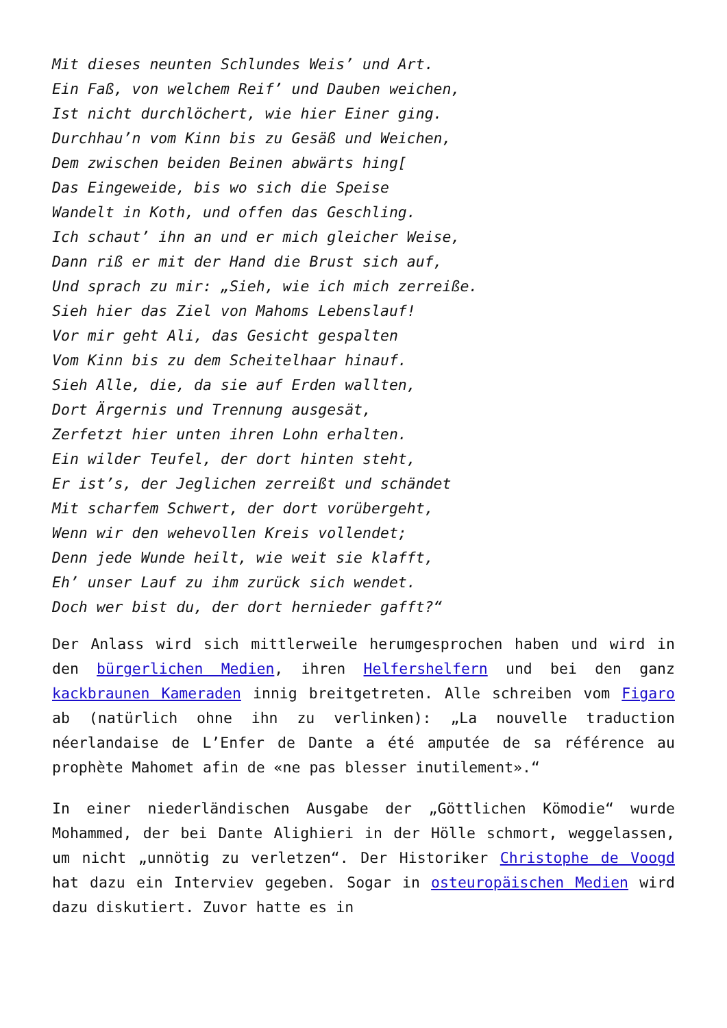Mit dieses neunten Schlundes Weis’ und Art.
Ein Faß, von welchem Reif’ und Dauben weichen,
Ist nicht durchlöchert, wie hier Einer ging.
Durchhau’n vom Kinn bis zu Gesäß und Weichen,
Dem zwischen beiden Beinen abwärts hing[
Das Eingeweide, bis wo sich die Speise
Wandelt in Koth, und offen das Geschling.
Ich schaut’ ihn an und er mich gleicher Weise,
Dann riß er mit der Hand die Brust sich auf,
Und sprach zu mir: „Sieh, wie ich mich zerreiße.
Sieh hier das Ziel von Mahoms Lebenslauf!
Vor mir geht Ali, das Gesicht gespalten
Vom Kinn bis zu dem Scheitelhaar hinauf.
Sieh Alle, die, da sie auf Erden wallten,
Dort Ärgernis und Trennung ausgesät,
Zerfetzt hier unten ihren Lohn erhalten.
Ein wilder Teufel, der dort hinten steht,
Er ist’s, der Jeglichen zerreißt und schändet
Mit scharfem Schwert, der dort vorübergeht,
Wenn wir den wehevollen Kreis vollendet;
Denn jede Wunde heilt, wie weit sie klafft,
Eh’ unser Lauf zu ihm zurück sich wendet.
Doch wer bist du, der dort hernieder gafft?“
Der Anlass wird sich mittlerweile herumgesprochen haben und wird in den bürgerlichen Medien, ihren Helfershelfern und bei den ganz kackbraunen Kameraden innig breitgetreten. Alle schreiben vom Figaro ab (natürlich ohne ihn zu verlinken): „La nouvelle traduction néerlandaise de L’Enfer de Dante a été amputée de sa référence au prophète Mahomet afin de «ne pas blesser inutilement».“
In einer niederländischen Ausgabe der „Göttlichen Kömodie“ wurde Mohammed, der bei Dante Alighieri in der Hölle schmort, weggelassen, um nicht „unnötig zu verletzen“. Der Historiker Christophe de Voogd hat dazu ein Interviev gegeben. Sogar in osteuropäischen Medien wird dazu diskutiert. Zuvor hatte es in